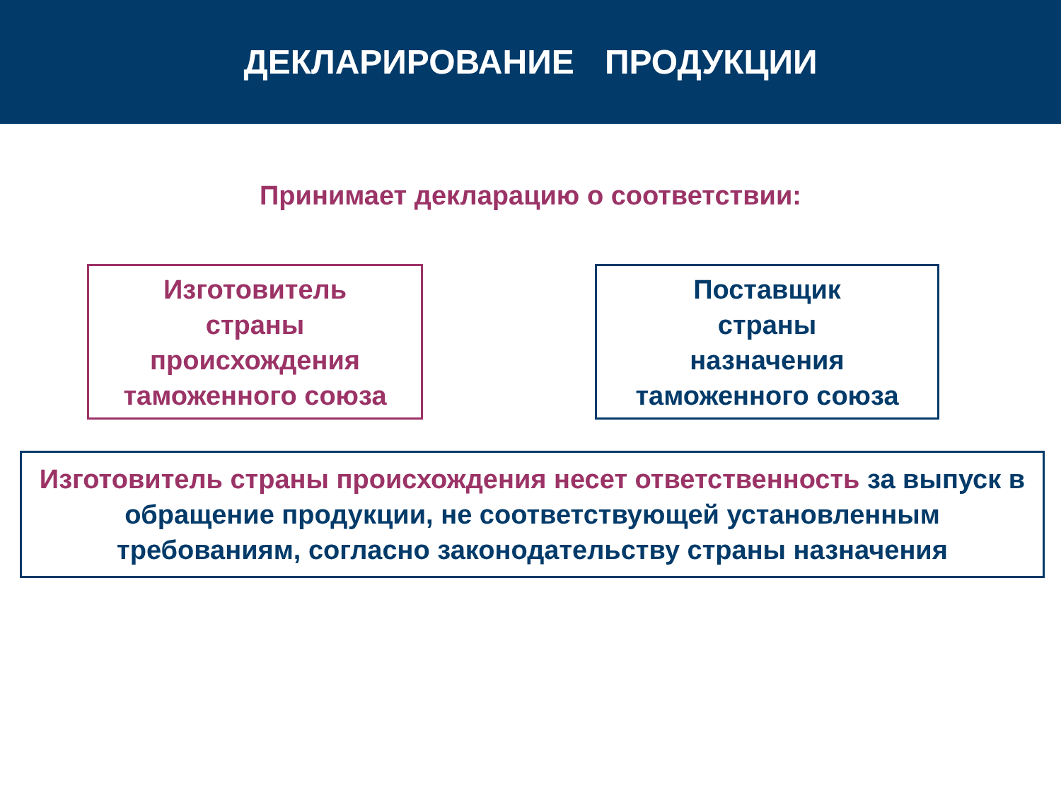ДЕКЛАРИРОВАНИЕ ПРОДУКЦИИ
Принимает декларацию о соответствии:
Изготовитель
страны
происхождения
таможенного союза
Поставщик
страны
назначения
таможенного союза
Изготовитель страны происхождения несет ответственность за выпуск в обращение продукции, не соответствующей установленным требованиям, согласно законодательству страны назначения